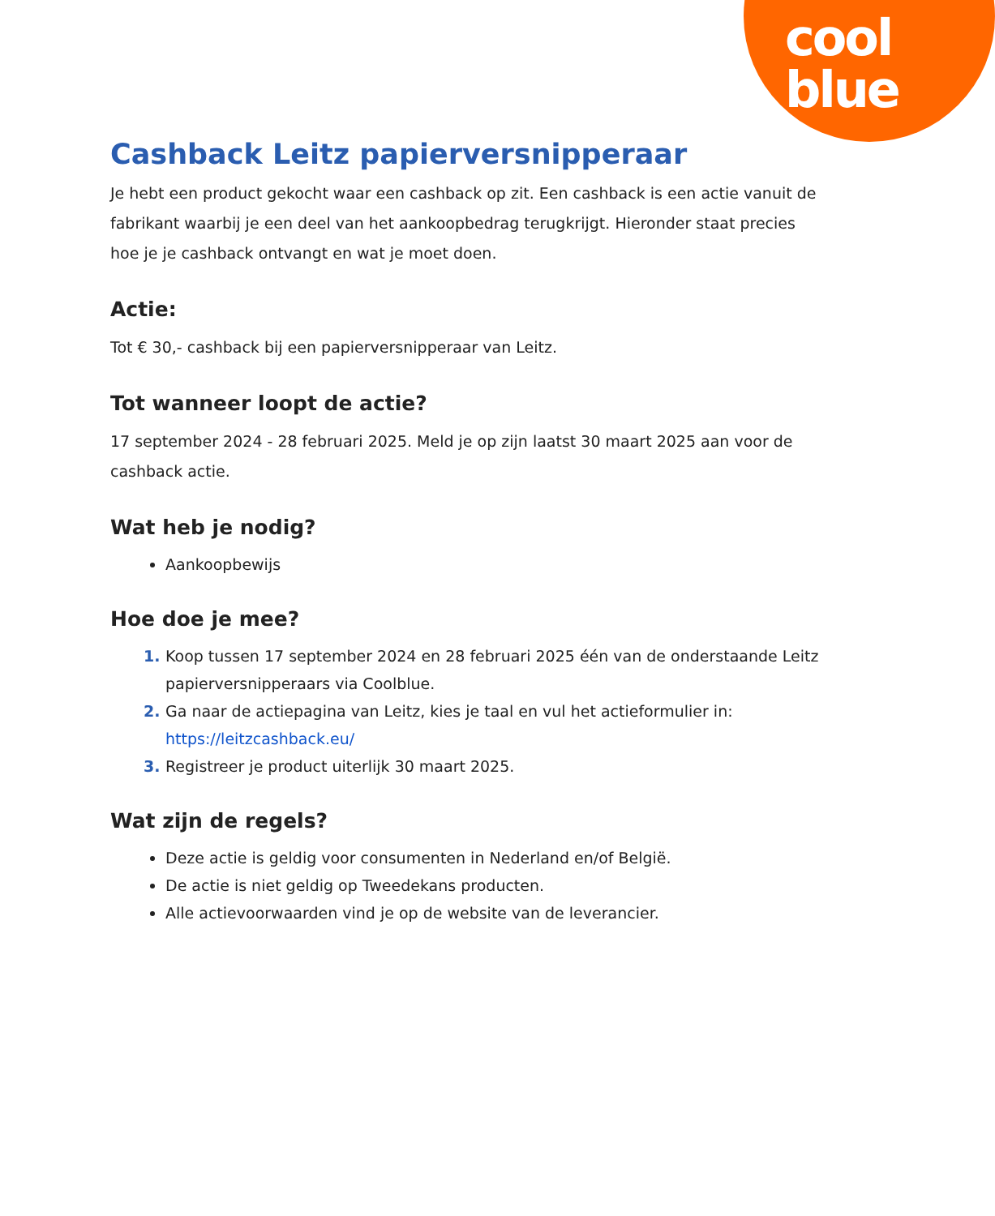cool
blue
Cashback Leitz papierversnipperaar
Je hebt een product gekocht waar een cashback op zit. Een cashback is een actie vanuit de fabrikant waarbij je een deel van het aankoopbedrag terugkrijgt. Hieronder staat precies hoe je je cashback ontvangt en wat je moet doen.
Actie:
Tot € 30,- cashback bij een papierversnipperaar van Leitz.
Tot wanneer loopt de actie?
17 september 2024 - 28 februari 2025. Meld je op zijn laatst 30 maart 2025 aan voor de cashback actie.
Wat heb je nodig?
Aankoopbewijs
Hoe doe je mee?
Koop tussen 17 september 2024 en 28 februari 2025 één van de onderstaande Leitz papierversnipperaars via Coolblue.
Ga naar de actiepagina van Leitz, kies je taal en vul het actieformulier in: https://leitzcashback.eu/
Registreer je product uiterlijk 30 maart 2025.
Wat zijn de regels?
Deze actie is geldig voor consumenten in Nederland en/of België.
De actie is niet geldig op Tweedekans producten.
Alle actievoorwaarden vind je op de website van de leverancier.